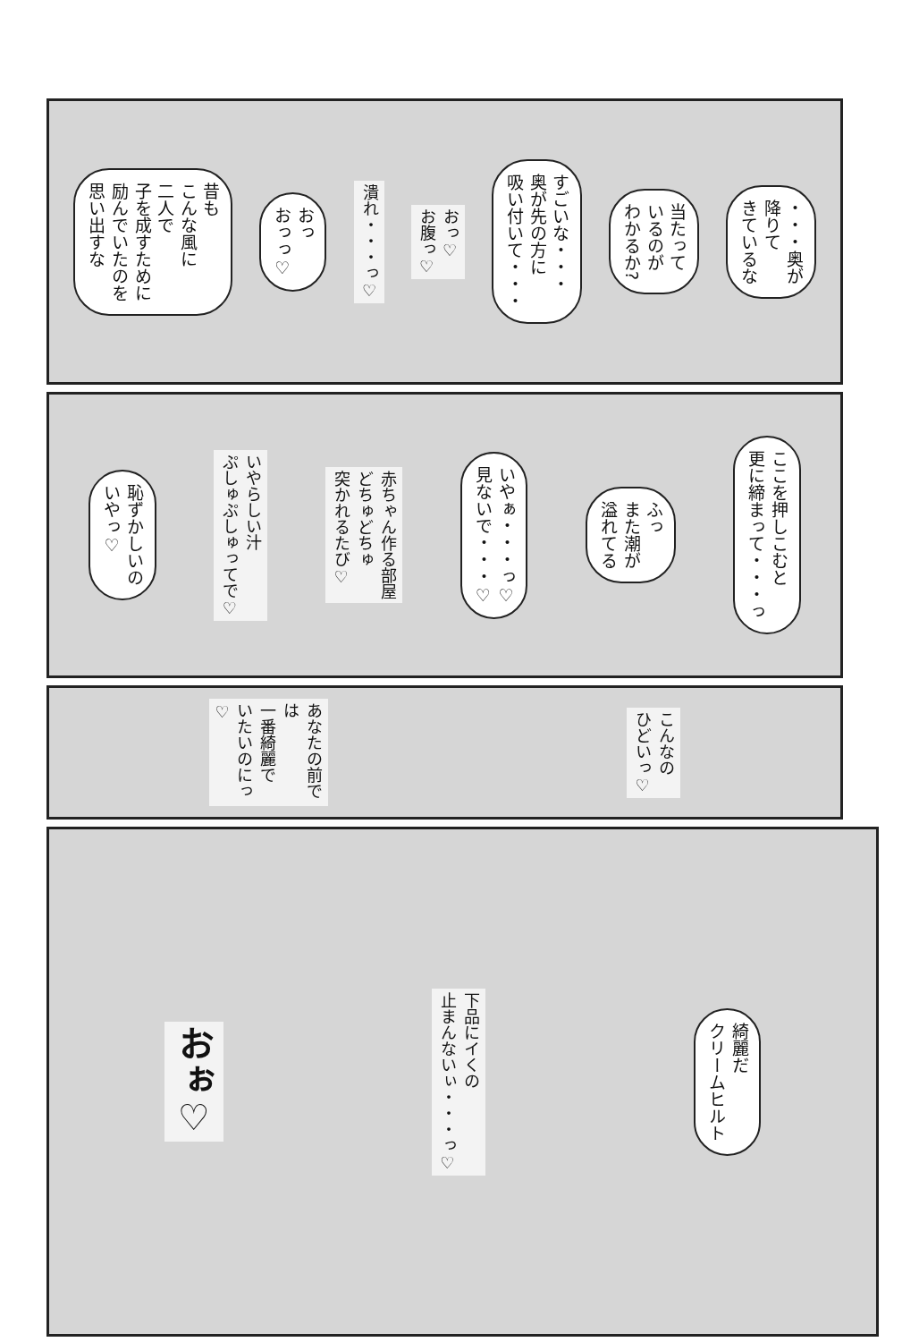・・・奥が
降りて
きているな
当たって
いるのが
わかるか?
すごいな・・・
奥が先の方に
吸い付いて・・・
おっ♡
お腹っ♡
潰れ・・・っ♡
おっ
おっっ♡
昔も
こんな風に
二人で
子を成すために
励んでいたのを
思い出すな
ここを押しこむと
更に締まって・・・っ
ふっ
また潮が
溢れてる
いやぁ・・・っ♡
見ないで・・・♡
赤ちゃん作る部屋
どちゅどちゅ
突かれるたび♡
いやらしい汁
ぷしゅぷしゅってで♡
恥ずかしいの
いやっ♡
こんなの
ひどいっ♡
あなたの前では
一番綺麗で
いたいのにっ♡
綺麗だ
クリームヒルト
下品にイくの
止まんないぃ・・・っ♡
おぉ♡